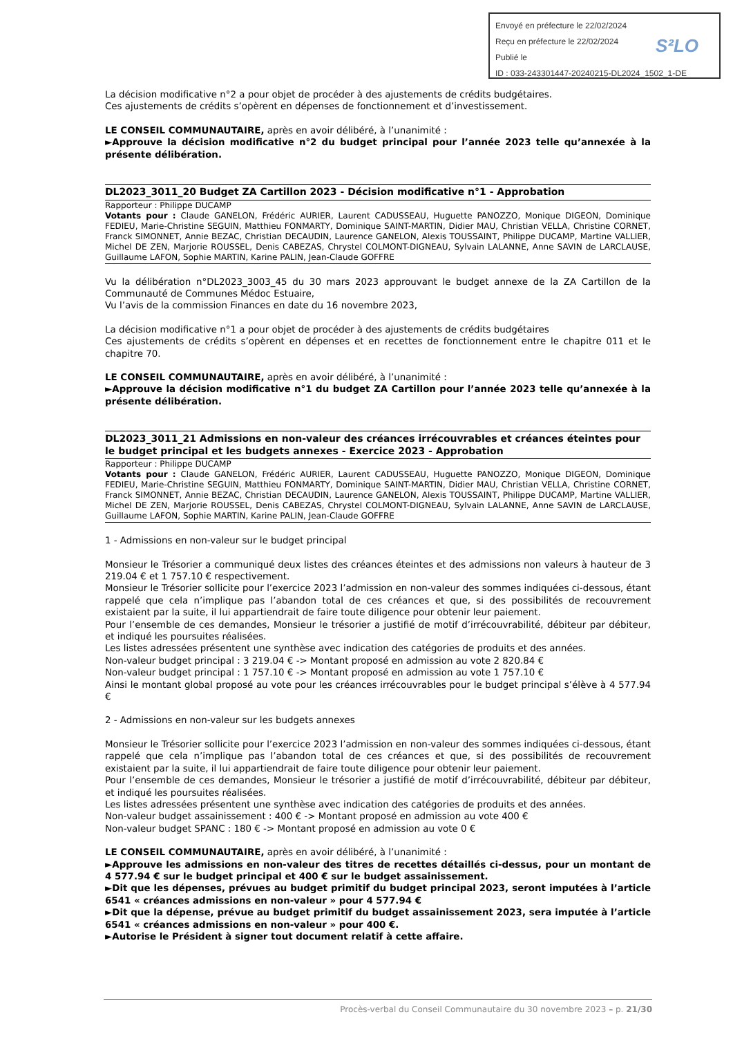Envoyé en préfecture le 22/02/2024
Reçu en préfecture le 22/02/2024
Publié le
ID : 033-243301447-20240215-DL2024_1502_1-DE
S²LO
La décision modificative n°2 a pour objet de procéder à des ajustements de crédits budgétaires.
Ces ajustements de crédits s’opèrent en dépenses de fonctionnement et d’investissement.
LE CONSEIL COMMUNAUTAIRE, après en avoir délibéré, à l’unanimité :
►Approuve la décision modificative n°2 du budget principal pour l’année 2023 telle qu’annexée à la présente délibération.
DL2023_3011_20 Budget ZA Cartillon 2023 - Décision modificative n°1 - Approbation
Rapporteur : Philippe DUCAMP
Votants pour : Claude GANELON, Frédéric AURIER, Laurent CADUSSEAU, Huguette PANOZZO, Monique DIGEON, Dominique FEDIEU, Marie-Christine SEGUIN, Matthieu FONMARTY, Dominique SAINT-MARTIN, Didier MAU, Christian VELLA, Christine CORNET, Franck SIMONNET, Annie BEZAC, Christian DECAUDIN, Laurence GANELON, Alexis TOUSSAINT, Philippe DUCAMP, Martine VALLIER, Michel DE ZEN, Marjorie ROUSSEL, Denis CABEZAS, Chrystel COLMONT-DIGNEAU, Sylvain LALANNE, Anne SAVIN de LARCLAUSE, Guillaume LAFON, Sophie MARTIN, Karine PALIN, Jean-Claude GOFFRE
Vu la délibération n°DL2023_3003_45 du 30 mars 2023 approuvant le budget annexe de la ZA Cartillon de la Communauté de Communes Médoc Estuaire,
Vu l’avis de la commission Finances en date du 16 novembre 2023,
La décision modificative n°1 a pour objet de procéder à des ajustements de crédits budgétaires
Ces ajustements de crédits s’opèrent en dépenses et en recettes de fonctionnement entre le chapitre 011 et le chapitre 70.
LE CONSEIL COMMUNAUTAIRE, après en avoir délibéré, à l’unanimité :
►Approuve la décision modificative n°1 du budget ZA Cartillon pour l’année 2023 telle qu’annexée à la présente délibération.
DL2023_3011_21 Admissions en non-valeur des créances irrécouvrables et créances éteintes pour le budget principal et les budgets annexes - Exercice 2023 - Approbation
Rapporteur : Philippe DUCAMP
Votants pour : Claude GANELON, Frédéric AURIER, Laurent CADUSSEAU, Huguette PANOZZO, Monique DIGEON, Dominique FEDIEU, Marie-Christine SEGUIN, Matthieu FONMARTY, Dominique SAINT-MARTIN, Didier MAU, Christian VELLA, Christine CORNET, Franck SIMONNET, Annie BEZAC, Christian DECAUDIN, Laurence GANELON, Alexis TOUSSAINT, Philippe DUCAMP, Martine VALLIER, Michel DE ZEN, Marjorie ROUSSEL, Denis CABEZAS, Chrystel COLMONT-DIGNEAU, Sylvain LALANNE, Anne SAVIN de LARCLAUSE, Guillaume LAFON, Sophie MARTIN, Karine PALIN, Jean-Claude GOFFRE
1 - Admissions en non-valeur sur le budget principal
Monsieur le Trésorier a communiqué deux listes des créances éteintes et des admissions non valeurs à hauteur de 3 219.04 € et 1 757.10 € respectivement.
Monsieur le Trésorier sollicite pour l’exercice 2023 l’admission en non-valeur des sommes indiquées ci-dessous, étant rappelé que cela n’implique pas l’abandon total de ces créances et que, si des possibilités de recouvrement existaient par la suite, il lui appartiendrait de faire toute diligence pour obtenir leur paiement.
Pour l’ensemble de ces demandes, Monsieur le trésorier a justifié de motif d’irrécouvrabilité, débiteur par débiteur, et indiqué les poursuites réalisées.
Les listes adressées présentent une synthèse avec indication des catégories de produits et des années.
Non-valeur budget principal : 3 219.04 € -> Montant proposé en admission au vote 2 820.84 €
Non-valeur budget principal : 1 757.10 € -> Montant proposé en admission au vote 1 757.10 €
Ainsi le montant global proposé au vote pour les créances irrécouvrables pour le budget principal s’élève à 4 577.94 €
2 - Admissions en non-valeur sur les budgets annexes
Monsieur le Trésorier sollicite pour l’exercice 2023 l’admission en non-valeur des sommes indiquées ci-dessous, étant rappelé que cela n’implique pas l’abandon total de ces créances et que, si des possibilités de recouvrement existaient par la suite, il lui appartiendrait de faire toute diligence pour obtenir leur paiement.
Pour l’ensemble de ces demandes, Monsieur le trésorier a justifié de motif d’irrécouvrabilité, débiteur par débiteur, et indiqué les poursuites réalisées.
Les listes adressées présentent une synthèse avec indication des catégories de produits et des années.
Non-valeur budget assainissement : 400 € -> Montant proposé en admission au vote 400 €
Non-valeur budget SPANC : 180 € -> Montant proposé en admission au vote 0 €
LE CONSEIL COMMUNAUTAIRE, après en avoir délibéré, à l’unanimité :
►Approuve les admissions en non-valeur des titres de recettes détaillés ci-dessus, pour un montant de 4 577.94 € sur le budget principal et 400 € sur le budget assainissement.
►Dit que les dépenses, prévues au budget primitif du budget principal 2023, seront imputées à l’article 6541 « créances admissions en non-valeur » pour 4 577.94 €
►Dit que la dépense, prévue au budget primitif du budget assainissement 2023, sera imputée à l’article 6541 « créances admissions en non-valeur » pour 400 €.
►Autorise le Président à signer tout document relatif à cette affaire.
Procès-verbal du Conseil Communautaire du 30 novembre 2023 – p. 21/30